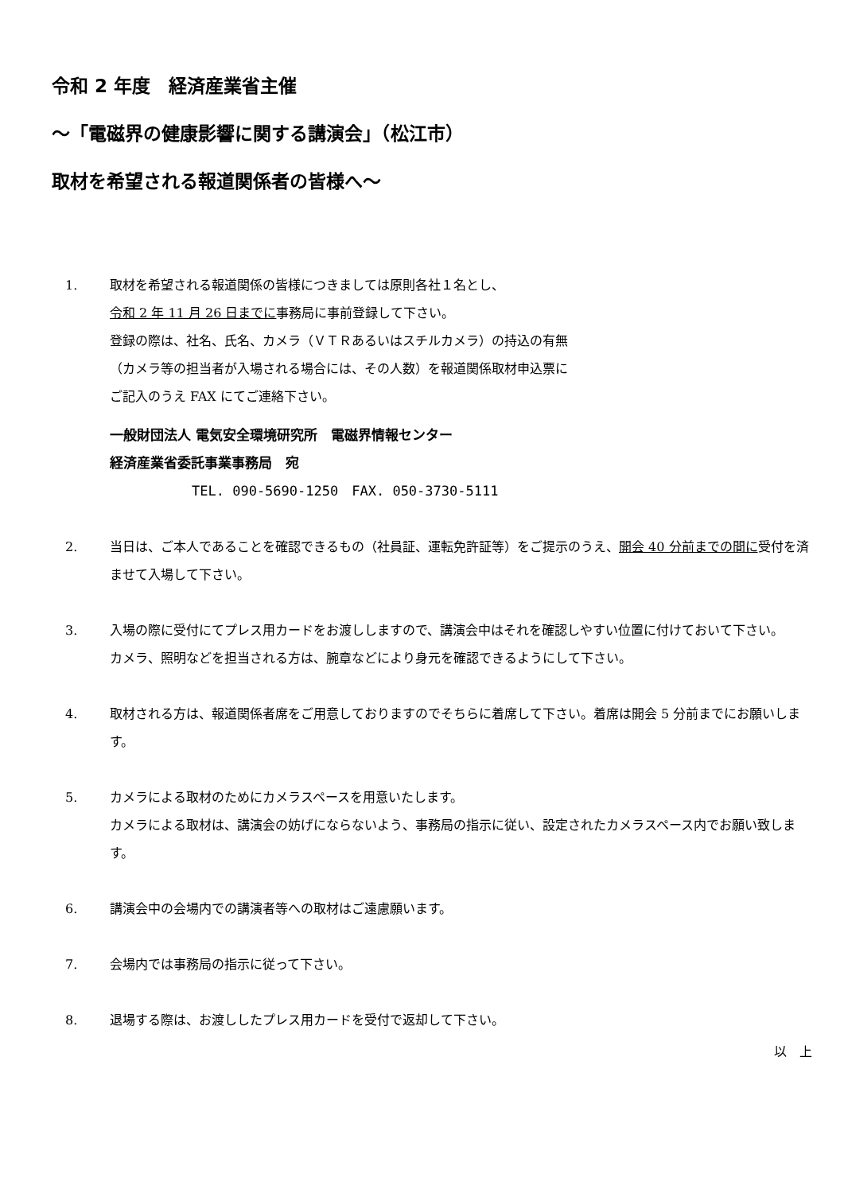令和 2 年度　経済産業省主催
～「電磁界の健康影響に関する講演会」（松江市）
取材を希望される報道関係者の皆様へ～
1. 取材を希望される報道関係の皆様につきましては原則各社１名とし、
令和 2 年 11 月 26 日までに事務局に事前登録して下さい。
登録の際は、社名、氏名、カメラ（ＶＴＲあるいはスチルカメラ）の持込の有無
（カメラ等の担当者が入場される場合には、その人数）を報道関係取材申込票に
ご記入のうえ FAX にてご連絡下さい。
一般財団法人 電気安全環境研究所　電磁界情報センター
経済産業省委託事業事務局　宛
TEL. 090-5690-1250　FAX. 050-3730-5111
2. 当日は、ご本人であることを確認できるもの（社員証、運転免許証等）をご提示のうえ、開会 40 分前までの間に受付を済ませて入場して下さい。
3. 入場の際に受付にてプレス用カードをお渡ししますので、講演会中はそれを確認しやすい位置に付けておいて下さい。
カメラ、照明などを担当される方は、腕章などにより身元を確認できるようにして下さい。
4. 取材される方は、報道関係者席をご用意しておりますのでそちらに着席して下さい。着席は開会 5 分前までにお願いします。
5. カメラによる取材のためにカメラスペースを用意いたします。
カメラによる取材は、講演会の妨げにならないよう、事務局の指示に従い、設定されたカメラスペース内でお願い致します。
6. 講演会中の会場内での講演者等への取材はご遠慮願います。
7. 会場内では事務局の指示に従って下さい。
8. 退場する際は、お渡ししたプレス用カードを受付で返却して下さい。
以　上